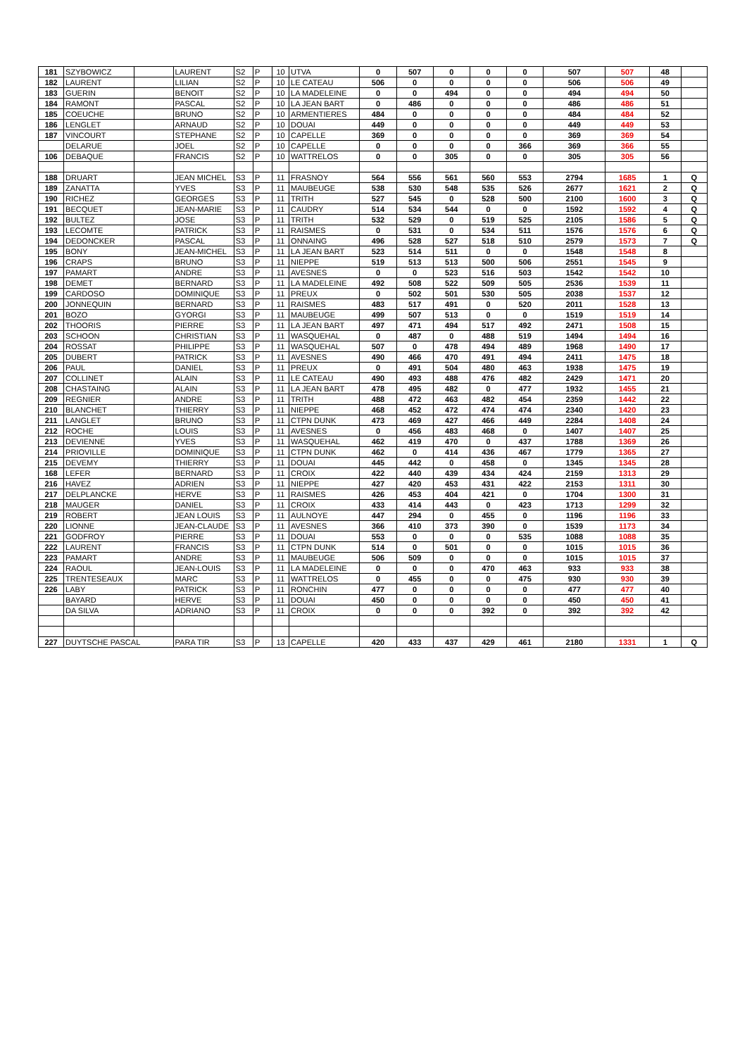| 181 | SZYBOWICZ | | LAURENT | S2 | P | 10 | UTVA | 0 | 507 | 0 | 0 | 0 | 507 | 507 | 48 | |
| 182 | LAURENT | | LILIAN | S2 | P | 10 | LE CATEAU | 506 | 0 | 0 | 0 | 0 | 506 | 506 | 49 | |
| 183 | GUERIN | | BENOIT | S2 | P | 10 | LA MADELEINE | 0 | 0 | 494 | 0 | 0 | 494 | 494 | 50 | |
| 184 | RAMONT | | PASCAL | S2 | P | 10 | LA JEAN BART | 0 | 486 | 0 | 0 | 0 | 486 | 486 | 51 | |
| 185 | COEUCHE | | BRUNO | S2 | P | 10 | ARMENTIERES | 484 | 0 | 0 | 0 | 0 | 484 | 484 | 52 | |
| 186 | LENGLET | | ARNAUD | S2 | P | 10 | DOUAI | 449 | 0 | 0 | 0 | 0 | 449 | 449 | 53 | |
| 187 | VINCOURT | | STEPHANE | S2 | P | 10 | CAPELLE | 369 | 0 | 0 | 0 | 0 | 369 | 369 | 54 | |
| | DELARUE | | JOEL | S2 | P | 10 | CAPELLE | 0 | 0 | 0 | 0 | 366 | 369 | 366 | 55 | |
| 106 | DEBAQUE | | FRANCIS | S2 | P | 10 | WATTRELOS | 0 | 0 | 305 | 0 | 0 | 305 | 305 | 56 | |
| 188 | DRUART | | JEAN MICHEL | S3 | P | 11 | FRASNOY | 564 | 556 | 561 | 560 | 553 | 2794 | 1685 | 1 | Q |
| 189 | ZANATTA | | YVES | S3 | P | 11 | MAUBEUGE | 538 | 530 | 548 | 535 | 526 | 2677 | 1621 | 2 | Q |
| 190 | RICHEZ | | GEORGES | S3 | P | 11 | TRITH | 527 | 545 | 0 | 528 | 500 | 2100 | 1600 | 3 | Q |
| 191 | BECQUET | | JEAN-MARIE | S3 | P | 11 | CAUDRY | 514 | 534 | 544 | 0 | 0 | 1592 | 1592 | 4 | Q |
| 192 | BULTEZ | | JOSE | S3 | P | 11 | TRITH | 532 | 529 | 0 | 519 | 525 | 2105 | 1586 | 5 | Q |
| 193 | LECOMTE | | PATRICK | S3 | P | 11 | RAISMES | 0 | 531 | 0 | 534 | 511 | 1576 | 1576 | 6 | Q |
| 194 | DEDONCKER | | PASCAL | S3 | P | 11 | ONNAING | 496 | 528 | 527 | 518 | 510 | 2579 | 1573 | 7 | Q |
| 195 | BONY | | JEAN-MICHEL | S3 | P | 11 | LA JEAN BART | 523 | 514 | 511 | 0 | 0 | 1548 | 1548 | 8 | |
| 196 | CRAPS | | BRUNO | S3 | P | 11 | NIEPPE | 519 | 513 | 513 | 500 | 506 | 2551 | 1545 | 9 | |
| 197 | PAMART | | ANDRE | S3 | P | 11 | AVESNES | 0 | 0 | 523 | 516 | 503 | 1542 | 1542 | 10 | |
| 198 | DEMET | | BERNARD | S3 | P | 11 | LA MADELEINE | 492 | 508 | 522 | 509 | 505 | 2536 | 1539 | 11 | |
| 199 | CARDOSO | | DOMINIQUE | S3 | P | 11 | PREUX | 0 | 502 | 501 | 530 | 505 | 2038 | 1537 | 12 | |
| 200 | JONNEQUIN | | BERNARD | S3 | P | 11 | RAISMES | 483 | 517 | 491 | 0 | 520 | 2011 | 1528 | 13 | |
| 201 | BOZO | | GYORGI | S3 | P | 11 | MAUBEUGE | 499 | 507 | 513 | 0 | 0 | 1519 | 1519 | 14 | |
| 202 | THOORIS | | PIERRE | S3 | P | 11 | LA JEAN BART | 497 | 471 | 494 | 517 | 492 | 2471 | 1508 | 15 | |
| 203 | SCHOON | | CHRISTIAN | S3 | P | 11 | WASQUEHAL | 0 | 487 | 0 | 488 | 519 | 1494 | 1494 | 16 | |
| 204 | ROSSAT | | PHILIPPE | S3 | P | 11 | WASQUEHAL | 507 | 0 | 478 | 494 | 489 | 1968 | 1490 | 17 | |
| 205 | DUBERT | | PATRICK | S3 | P | 11 | AVESNES | 490 | 466 | 470 | 491 | 494 | 2411 | 1475 | 18 | |
| 206 | PAUL | | DANIEL | S3 | P | 11 | PREUX | 0 | 491 | 504 | 480 | 463 | 1938 | 1475 | 19 | |
| 207 | COLLINET | | ALAIN | S3 | P | 11 | LE CATEAU | 490 | 493 | 488 | 476 | 482 | 2429 | 1471 | 20 | |
| 208 | CHASTAING | | ALAIN | S3 | P | 11 | LA JEAN BART | 478 | 495 | 482 | 0 | 477 | 1932 | 1455 | 21 | |
| 209 | REGNIER | | ANDRE | S3 | P | 11 | TRITH | 488 | 472 | 463 | 482 | 454 | 2359 | 1442 | 22 | |
| 210 | BLANCHET | | THIERRY | S3 | P | 11 | NIEPPE | 468 | 452 | 472 | 474 | 474 | 2340 | 1420 | 23 | |
| 211 | LANGLET | | BRUNO | S3 | P | 11 | CTPN DUNK | 473 | 469 | 427 | 466 | 449 | 2284 | 1408 | 24 | |
| 212 | ROCHE | | LOUIS | S3 | P | 11 | AVESNES | 0 | 456 | 483 | 468 | 0 | 1407 | 1407 | 25 | |
| 213 | DEVIENNE | | YVES | S3 | P | 11 | WASQUEHAL | 462 | 419 | 470 | 0 | 437 | 1788 | 1369 | 26 | |
| 214 | PRIOVILLE | | DOMINIQUE | S3 | P | 11 | CTPN DUNK | 462 | 0 | 414 | 436 | 467 | 1779 | 1365 | 27 | |
| 215 | DEVEMY | | THIERRY | S3 | P | 11 | DOUAI | 445 | 442 | 0 | 458 | 0 | 1345 | 1345 | 28 | |
| 168 | LEFER | | BERNARD | S3 | P | 11 | CROIX | 422 | 440 | 439 | 434 | 424 | 2159 | 1313 | 29 | |
| 216 | HAVEZ | | ADRIEN | S3 | P | 11 | NIEPPE | 427 | 420 | 453 | 431 | 422 | 2153 | 1311 | 30 | |
| 217 | DELPLANCKE | | HERVE | S3 | P | 11 | RAISMES | 426 | 453 | 404 | 421 | 0 | 1704 | 1300 | 31 | |
| 218 | MAUGER | | DANIEL | S3 | P | 11 | CROIX | 433 | 414 | 443 | 0 | 423 | 1713 | 1299 | 32 | |
| 219 | ROBERT | | JEAN LOUIS | S3 | P | 11 | AULNOYE | 447 | 294 | 0 | 455 | 0 | 1196 | 1196 | 33 | |
| 220 | LIONNE | | JEAN-CLAUDE | S3 | P | 11 | AVESNES | 366 | 410 | 373 | 390 | 0 | 1539 | 1173 | 34 | |
| 221 | GODFROY | | PIERRE | S3 | P | 11 | DOUAI | 553 | 0 | 0 | 0 | 535 | 1088 | 1088 | 35 | |
| 222 | LAURENT | | FRANCIS | S3 | P | 11 | CTPN DUNK | 514 | 0 | 501 | 0 | 0 | 1015 | 1015 | 36 | |
| 223 | PAMART | | ANDRE | S3 | P | 11 | MAUBEUGE | 506 | 509 | 0 | 0 | 0 | 1015 | 1015 | 37 | |
| 224 | RAOUL | | JEAN-LOUIS | S3 | P | 11 | LA MADELEINE | 0 | 0 | 0 | 470 | 463 | 933 | 933 | 38 | |
| 225 | TRENTESEAUX | | MARC | S3 | P | 11 | WATTRELOS | 0 | 455 | 0 | 0 | 475 | 930 | 930 | 39 | |
| 226 | LABY | | PATRICK | S3 | P | 11 | RONCHIN | 477 | 0 | 0 | 0 | 0 | 477 | 477 | 40 | |
| | BAYARD | | HERVE | S3 | P | 11 | DOUAI | 450 | 0 | 0 | 0 | 0 | 450 | 450 | 41 | |
| | DA SILVA | | ADRIANO | S3 | P | 11 | CROIX | 0 | 0 | 0 | 392 | 0 | 392 | 392 | 42 | |
| 227 | DUYTSCHE PASCAL | | PARA TIR | S3 | P | 13 | CAPELLE | 420 | 433 | 437 | 429 | 461 | 2180 | 1331 | 1 | Q |